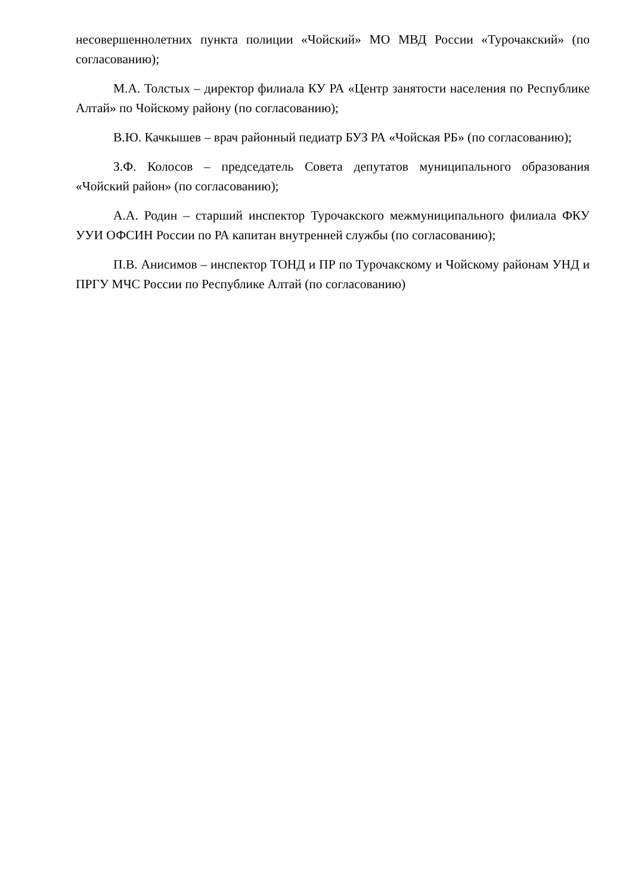несовершеннолетних пункта полиции «Чойский» МО МВД России «Турочакский» (по согласованию);
М.А. Толстых – директор филиала КУ РА «Центр занятости населения по Республике Алтай» по Чойскому району (по согласованию);
В.Ю. Качкышев – врач районный педиатр БУЗ РА «Чойская РБ» (по согласованию);
З.Ф. Колосов – председатель Совета депутатов муниципального образования «Чойский район» (по согласованию);
А.А. Родин – старший инспектор Турочакского межмуниципального филиала ФКУ УУИ ОФСИН России по РА капитан внутренней службы (по согласованию);
П.В. Анисимов – инспектор ТОНД и ПР по Турочакскому и Чойскому районам УНД и ПРГУ МЧС России по Республике Алтай (по согласованию)